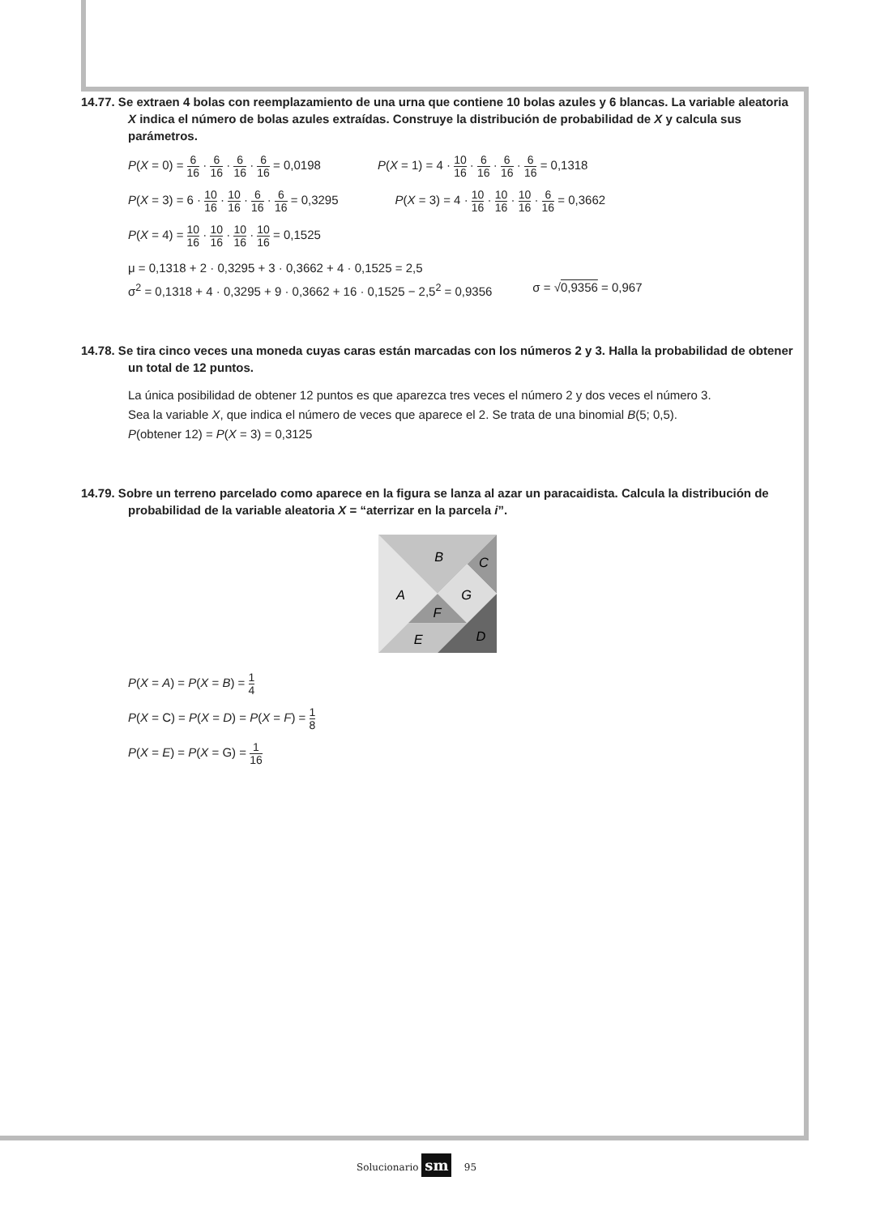14.77. Se extraen 4 bolas con reemplazamiento de una urna que contiene 10 bolas azules y 6 blancas. La variable aleatoria X indica el número de bolas azules extraídas. Construye la distribución de probabilidad de X y calcula sus parámetros.
P(X = 0) = 6 16 · 6 16 · 6 16 · 6 16 = 0,0198
P(X = 1) = 4 · 10 16 · 6 16 · 6 16 · 6 16 = 0,1318
P(X = 3) = 6 · 10 16 · 10 16 · 6 16 · 6 16 = 0,3295
P(X = 3) = 4 · 10 16 · 10 16 · 10 16 · 6 16 = 0,3662
P(X = 4) = 10 16 · 10 16 · 10 16 · 10 16 = 0,1525
μ = 0,1318 + 2 · 0,3295 + 3 · 0,3662 + 4 · 0,1525 = 2,5
σ<sup>2</sup> = 0,1318 + 4 · 0,3295 + 9 · 0,3662 + 16 · 0,1525 − 2,5<sup>2</sup> = 0,9356
σ = √0,9356 = 0,967
14.78. Se tira cinco veces una moneda cuyas caras están marcadas con los números 2 y 3. Halla la probabilidad de obtener un total de 12 puntos.
La única posibilidad de obtener 12 puntos es que aparezca tres veces el número 2 y dos veces el número 3.
Sea la variable X, que indica el número de veces que aparece el 2. Se trata de una binomial B(5; 0,5).
P(obtener 12) = P(X = 3) = 0,3125
14.79. Sobre un terreno parcelado como aparece en la figura se lanza al azar un paracaidista. Calcula la distribución de probabilidad de la variable aleatoria X = “aterrizar en la parcela i”.
B
C
A
G
F
E
D
P(X = A) = P(X = B) = 1 4
P(X = C) = P(X = D) = P(X = F) = 1 8
P(X = E) = P(X = G) = 1 16
Solucionario sm 95